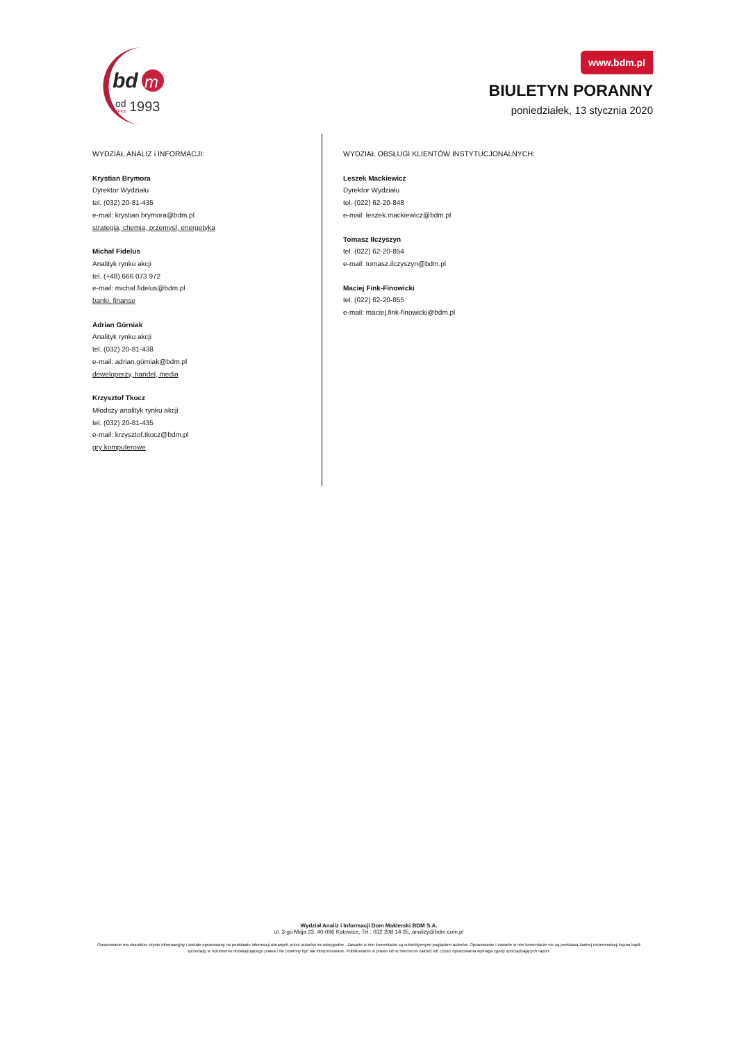bd
m
od
since
1993
www.bdm.pl
BIULETYN PORANNY
poniedziałek, 13 stycznia 2020
WYDZIAŁ ANALIZ i INFORMACJI:
Krystian Brymora
Dyrektor Wydziału
tel. (032) 20-81-435
e-mail: krystian.brymora@bdm.pl
strategia, chemia, przemysł, energetyka
Michał Fidelus
Analityk rynku akcji
tel. (+48) 666 073 972
e-mail: michal.fidelus@bdm.pl
banki, finanse
Adrian Górniak
Analityk rynku akcji
tel. (032) 20-81-438
e-mail: adrian.górniak@bdm.pl
deweloperzy, handel, media
Krzysztof Tkocz
Młodszy analityk rynku akcji
tel. (032) 20-81-435
e-mail: krzysztof.tkocz@bdm.pl
gry komputerowe
WYDZIAŁ OBSŁUGI KLIENTÓW INSTYTUCJONALNYCH:
Leszek Mackiewicz
Dyrektor Wydziału
tel. (022) 62-20-848
e-mail: leszek.mackiewicz@bdm.pl
Tomasz Ilczyszyn
tel. (022) 62-20-854
e-mail: tomasz.ilczyszyn@bdm.pl
Maciej Fink-Finowicki
tel. (022) 62-20-855
e-mail: maciej.fink-finowicki@bdm.pl
Wydział Analiz i Informacji Dom Maklerski BDM S.A.
ul. 3-go Maja 23, 40-096 Katowice, Tel.: 032 208 14 35, analizy@bdm.com.pl
Opracowanie ma charakter czysto informacyjny i zostało opracowany na podstawie informacji uznanych przez autorów za wiarygodne . Zawarte w nim komentarze są subiektywnymi poglądami autorów. Opracowanie i zawarte w nim komentarze nie są podstawą żadnej rekomendacji kupna bądź sprzedaży w rozumieniu obowiązującego prawa i nie powinny być tak interpretowane. Publikowanie w prasie lub w Internecie całości lub części opracowania wymaga zgody sporządzających raport.